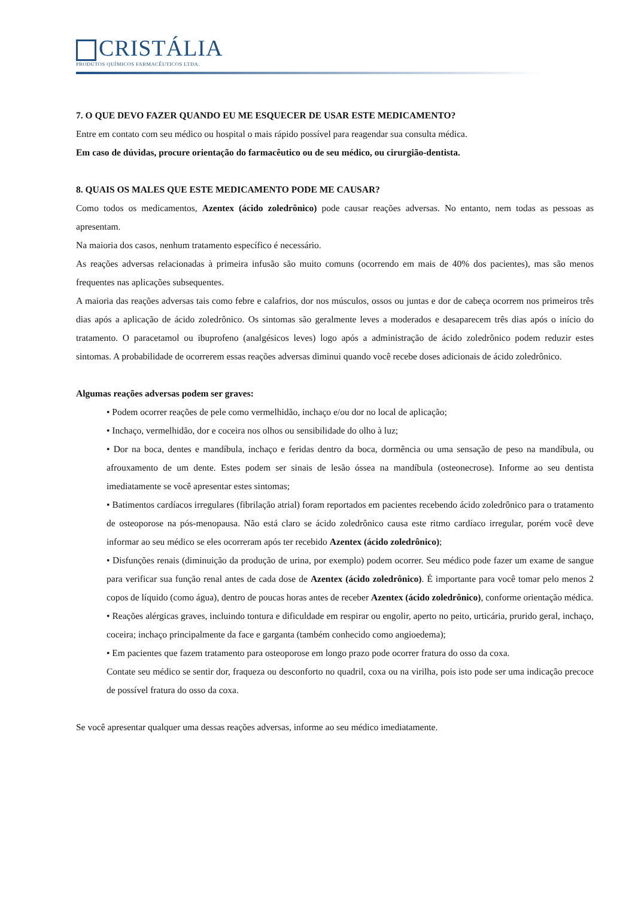CRISTÁLIA
PRODUTOS QUÍMICOS FARMACÊUTICOS LTDA.
7. O QUE DEVO FAZER QUANDO EU ME ESQUECER DE USAR ESTE MEDICAMENTO?
Entre em contato com seu médico ou hospital o mais rápido possível para reagendar sua consulta médica.
Em caso de dúvidas, procure orientação do farmacêutico ou de seu médico, ou cirurgião-dentista.
8. QUAIS OS MALES QUE ESTE MEDICAMENTO PODE ME CAUSAR?
Como todos os medicamentos, Azentex (ácido zoledrônico) pode causar reações adversas. No entanto, nem todas as pessoas as apresentam.
Na maioria dos casos, nenhum tratamento específico é necessário.
As reações adversas relacionadas à primeira infusão são muito comuns (ocorrendo em mais de 40% dos pacientes), mas são menos frequentes nas aplicações subsequentes.
A maioria das reações adversas tais como febre e calafrios, dor nos músculos, ossos ou juntas e dor de cabeça ocorrem nos primeiros três dias após a aplicação de ácido zoledrônico. Os sintomas são geralmente leves a moderados e desaparecem três dias após o início do tratamento. O paracetamol ou ibuprofeno (analgésicos leves) logo após a administração de ácido zoledrônico podem reduzir estes sintomas. A probabilidade de ocorrerem essas reações adversas diminui quando você recebe doses adicionais de ácido zoledrônico.
Algumas reações adversas podem ser graves:
• Podem ocorrer reações de pele como vermelhidão, inchaço e/ou dor no local de aplicação;
• Inchaço, vermelhidão, dor e coceira nos olhos ou sensibilidade do olho à luz;
• Dor na boca, dentes e mandíbula, inchaço e feridas dentro da boca, dormência ou uma sensação de peso na mandíbula, ou afrouxamento de um dente. Estes podem ser sinais de lesão óssea na mandíbula (osteonecrose). Informe ao seu dentista imediatamente se você apresentar estes sintomas;
• Batimentos cardíacos irregulares (fibrilação atrial) foram reportados em pacientes recebendo ácido zoledrônico para o tratamento de osteoporose na pós-menopausa. Não está claro se ácido zoledrônico causa este ritmo cardíaco irregular, porém você deve informar ao seu médico se eles ocorreram após ter recebido Azentex (ácido zoledrônico);
• Disfunções renais (diminuição da produção de urina, por exemplo) podem ocorrer. Seu médico pode fazer um exame de sangue para verificar sua função renal antes de cada dose de Azentex (ácido zoledrônico). É importante para você tomar pelo menos 2 copos de líquido (como água), dentro de poucas horas antes de receber Azentex (ácido zoledrônico), conforme orientação médica.
• Reações alérgicas graves, incluindo tontura e dificuldade em respirar ou engolir, aperto no peito, urticária, prurido geral, inchaço, coceira; inchaço principalmente da face e garganta (também conhecido como angioedema);
• Em pacientes que fazem tratamento para osteoporose em longo prazo pode ocorrer fratura do osso da coxa.
Contate seu médico se sentir dor, fraqueza ou desconforto no quadril, coxa ou na virilha, pois isto pode ser uma indicação precoce de possível fratura do osso da coxa.
Se você apresentar qualquer uma dessas reações adversas, informe ao seu médico imediatamente.